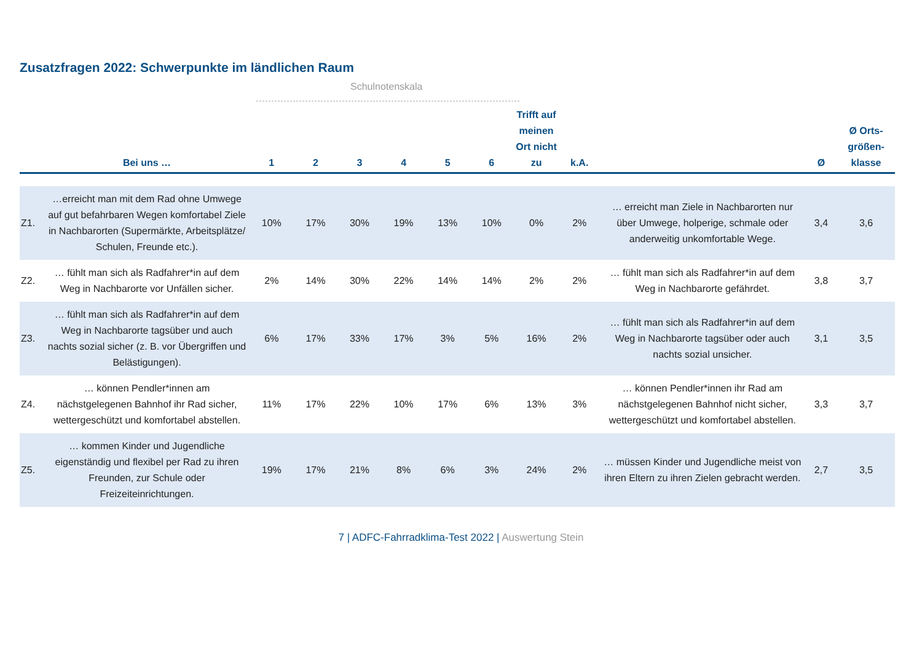Zusatzfragen 2022: Schwerpunkte im ländlichen Raum
Schulnotenskala
| | Bei uns … | 1 | 2 | 3 | 4 | 5 | 6 | Trifft auf meinen Ort nicht zu | k.A. | | Ø | Ø Orts-größen-klasse |
| --- | --- | --- | --- | --- | --- | --- | --- | --- | --- | --- | --- | --- |
| Z1. | …erreicht man mit dem Rad ohne Umwege auf gut befahrbaren Wegen komfortabel Ziele in Nachbarorten (Supermärkte, Arbeitsplätze/ Schulen, Freunde etc.). | 10% | 17% | 30% | 19% | 13% | 10% | 0% | 2% | … erreicht man Ziele in Nachbarorten nur über Umwege, holperige, schmale oder anderweitig unkomfortable Wege. | 3,4 | 3,6 |
| Z2. | … fühlt man sich als Radfahrer*in auf dem Weg in Nachbarorte vor Unfällen sicher. | 2% | 14% | 30% | 22% | 14% | 14% | 2% | 2% | … fühlt man sich als Radfahrer*in auf dem Weg in Nachbarorte gefährdet. | 3,8 | 3,7 |
| Z3. | … fühlt man sich als Radfahrer*in auf dem Weg in Nachbarorte tagsüber und auch nachts sozial sicher (z. B. vor Übergriffen und Belästigungen). | 6% | 17% | 33% | 17% | 3% | 5% | 16% | 2% | … fühlt man sich als Radfahrer*in auf dem Weg in Nachbarorte tagsüber oder auch nachts sozial unsicher. | 3,1 | 3,5 |
| Z4. | … können Pendler*innen am nächstgelegenen Bahnhof ihr Rad sicher, wettergeschützt und komfortabel abstellen. | 11% | 17% | 22% | 10% | 17% | 6% | 13% | 3% | … können Pendler*innen ihr Rad am nächstgelegenen Bahnhof nicht sicher, wettergeschützt und komfortabel abstellen. | 3,3 | 3,7 |
| Z5. | … kommen Kinder und Jugendliche eigenständig und flexibel per Rad zu ihren Freunden, zur Schule oder Freizeiteinrichtungen. | 19% | 17% | 21% | 8% | 6% | 3% | 24% | 2% | … müssen Kinder und Jugendliche meist von ihren Eltern zu ihren Zielen gebracht werden. | 2,7 | 3,5 |
7 | ADFC-Fahrradklima-Test 2022 | Auswertung Stein